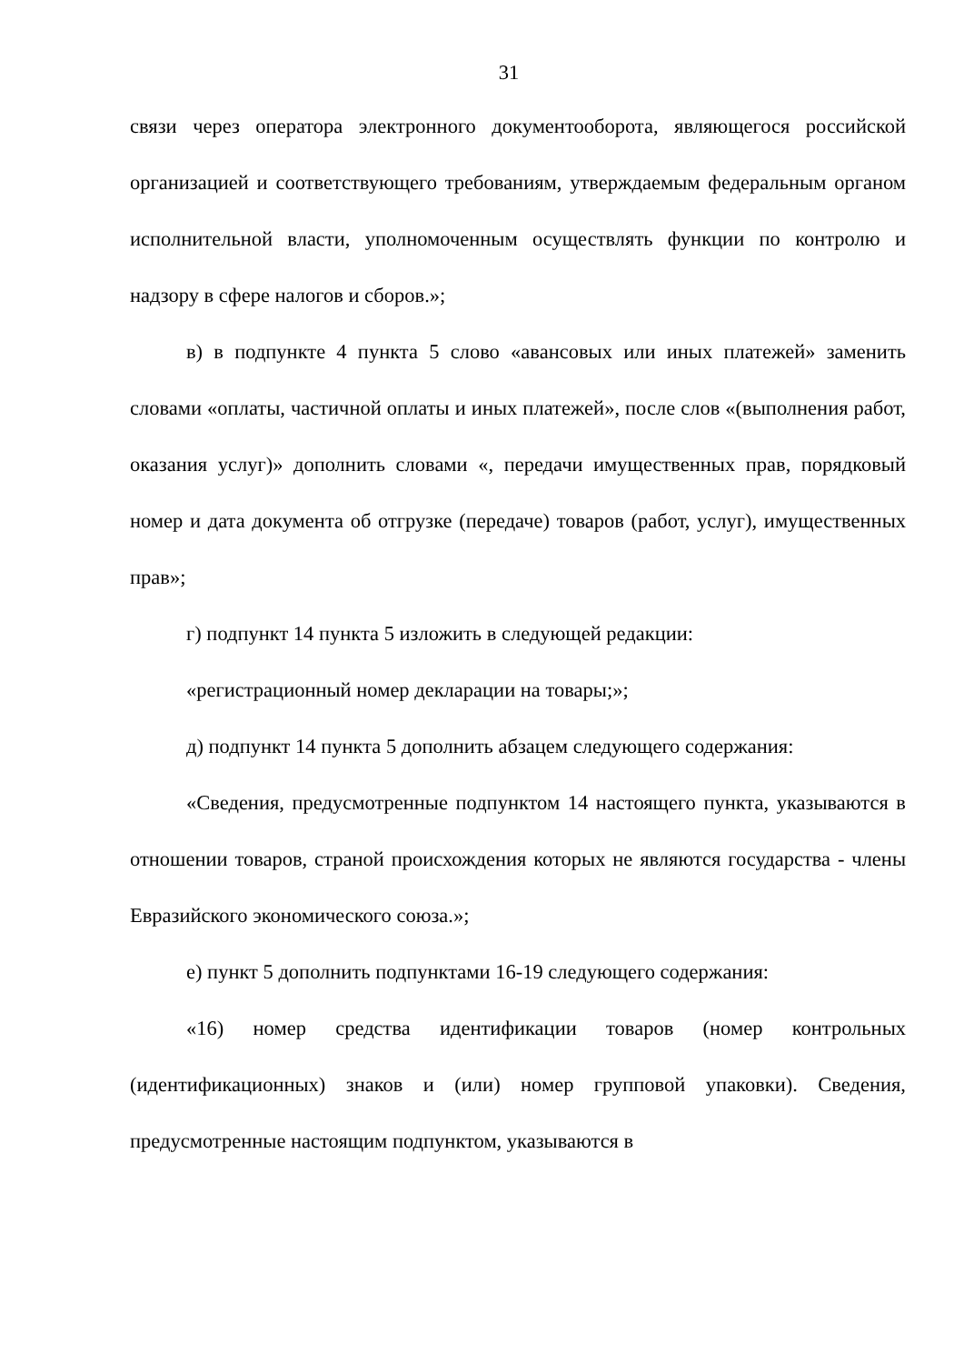31
связи через оператора электронного документооборота, являющегося российской организацией и соответствующего требованиям, утверждаемым федеральным органом исполнительной власти, уполномоченным осуществлять функции по контролю и надзору в сфере налогов и сборов.»;
в) в подпункте 4 пункта 5 слово «авансовых или иных платежей» заменить словами «оплаты, частичной оплаты и иных платежей», после слов «(выполнения работ, оказания услуг)» дополнить словами «, передачи имущественных прав, порядковый номер и дата документа об отгрузке (передаче) товаров (работ, услуг), имущественных прав»;
г) подпункт 14 пункта 5 изложить в следующей редакции:
«регистрационный номер декларации на товары;»;
д) подпункт 14 пункта 5 дополнить абзацем следующего содержания:
«Сведения, предусмотренные подпунктом 14 настоящего пункта, указываются в отношении товаров, страной происхождения которых не являются государства - члены Евразийского экономического союза.»;
е) пункт 5 дополнить подпунктами 16-19 следующего содержания:
«16) номер средства идентификации товаров (номер контрольных (идентификационных) знаков и (или) номер групповой упаковки). Сведения, предусмотренные настоящим подпунктом, указываются в